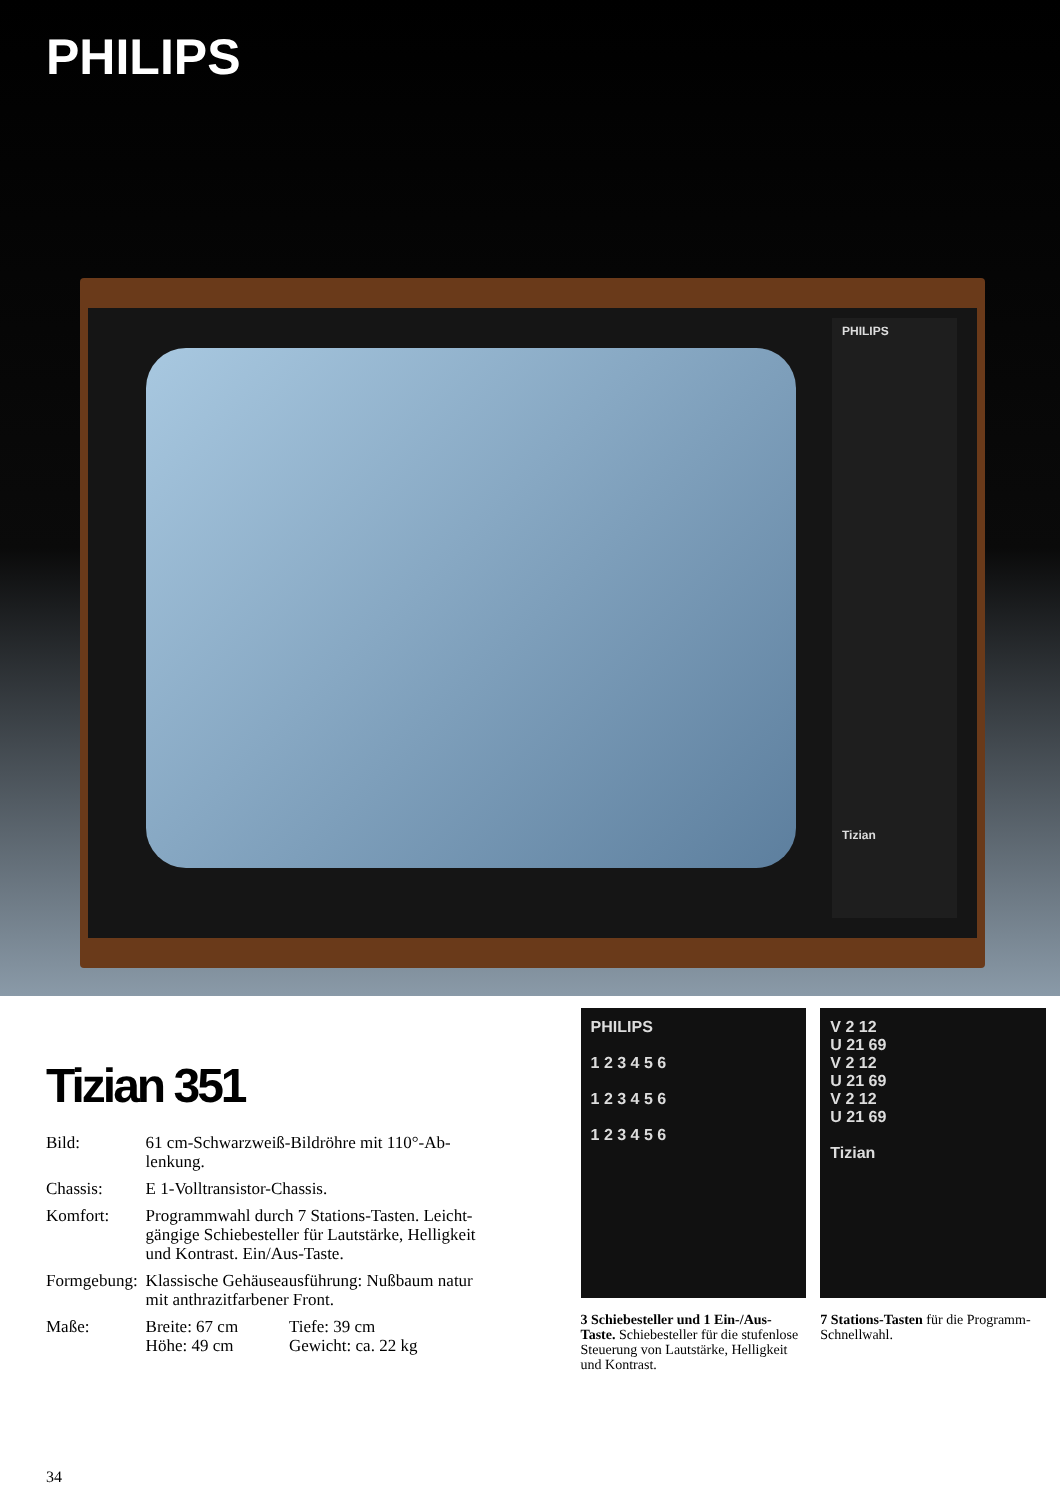PHILIPS
PHILIPS
Tizian
Tizian 351
| Bild: | 61 cm-Schwarzweiß-Bildröhre mit 110°-Ab- lenkung. | |
| Chassis: | E 1-Volltransistor-Chassis. | |
| Komfort: | Programmwahl durch 7 Stations-Tasten. Leicht- gängige Schiebesteller für Lautstärke, Helligkeit und Kontrast. Ein/Aus-Taste. | |
| Formgebung: | Klassische Gehäuseausführung: Nußbaum natur mit anthrazitfarbener Front. | |
| Maße: | Breite: 67 cm Höhe: 49 cm | Tiefe: 39 cm Gewicht: ca. 22 kg |
PHILIPS
1 2 3 4 5 6
1 2 3 4 5 6
1 2 3 4 5 6
3 Schiebesteller und 1 Ein-/Aus-Taste. Schiebesteller für die stufenlose Steuerung von Lautstärke, Helligkeit und Kontrast.
V 2 12
U 21 69
V 2 12
U 21 69
V 2 12
U 21 69
Tizian
7 Stations-Tasten für die Programm-Schnellwahl.
34